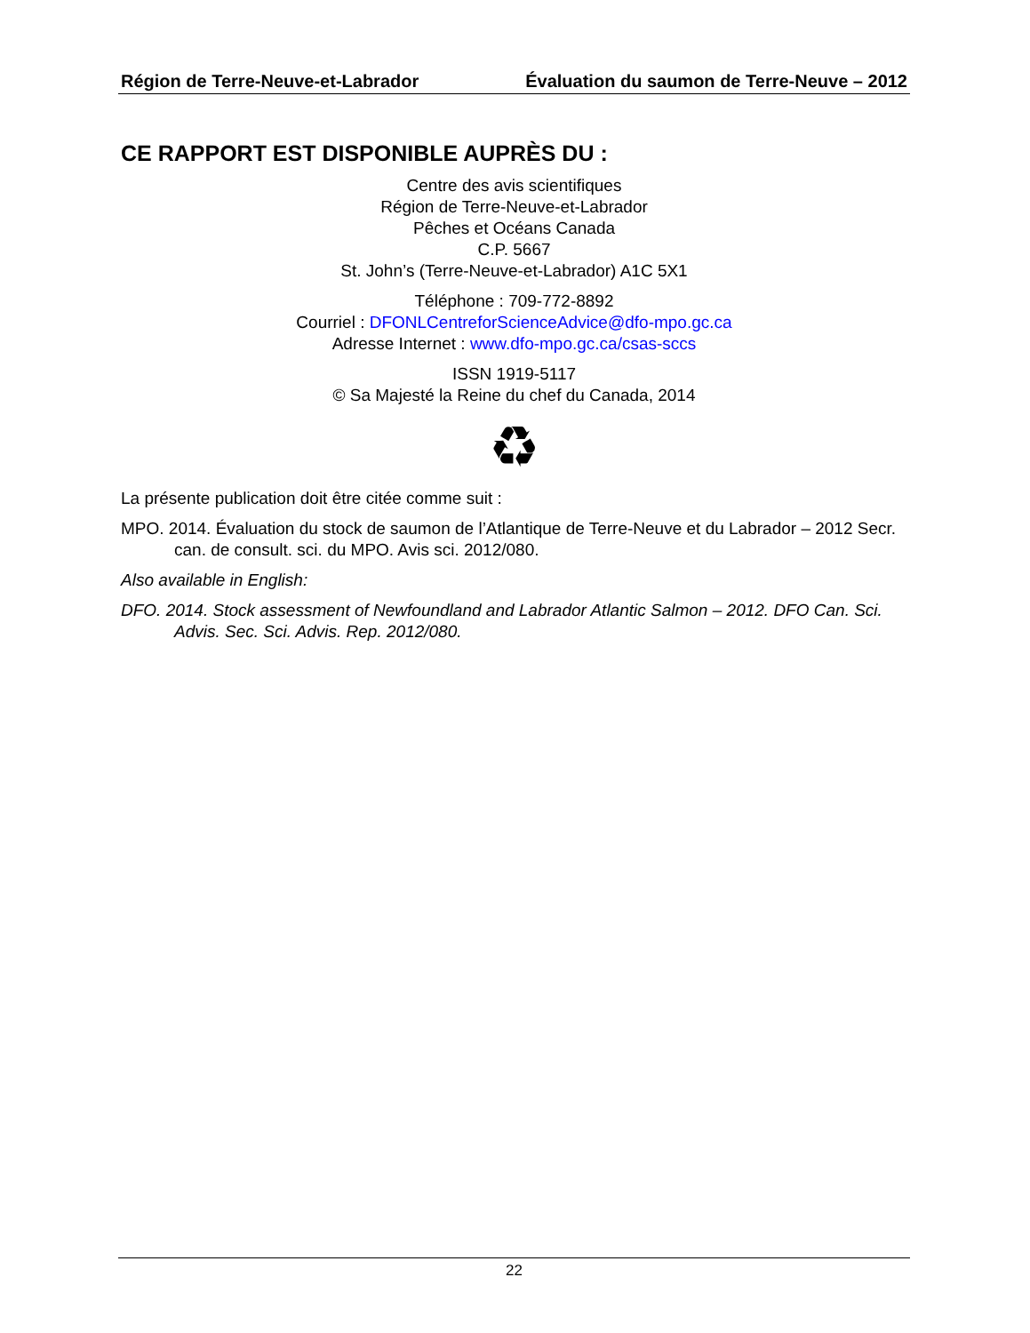Région de Terre-Neuve-et-Labrador Évaluation du saumon de Terre-Neuve – 2012
CE RAPPORT EST DISPONIBLE AUPRÈS DU :
Centre des avis scientifiques
Région de Terre-Neuve-et-Labrador
Pêches et Océans Canada
C.P. 5667
St. John’s (Terre-Neuve-et-Labrador) A1C 5X1
Téléphone : 709-772-8892
Courriel : DFONLCentreforScienceAdvice@dfo-mpo.gc.ca
Adresse Internet : www.dfo-mpo.gc.ca/csas-sccs
ISSN 1919-5117
© Sa Majesté la Reine du chef du Canada, 2014
♻
La présente publication doit être citée comme suit :
MPO. 2014. Évaluation du stock de saumon de l’Atlantique de Terre-Neuve et du Labrador – 2012 Secr. can. de consult. sci. du MPO. Avis sci. 2012/080.
Also available in English:
DFO. 2014. Stock assessment of Newfoundland and Labrador Atlantic Salmon – 2012. DFO Can. Sci. Advis. Sec. Sci. Advis. Rep. 2012/080.
22